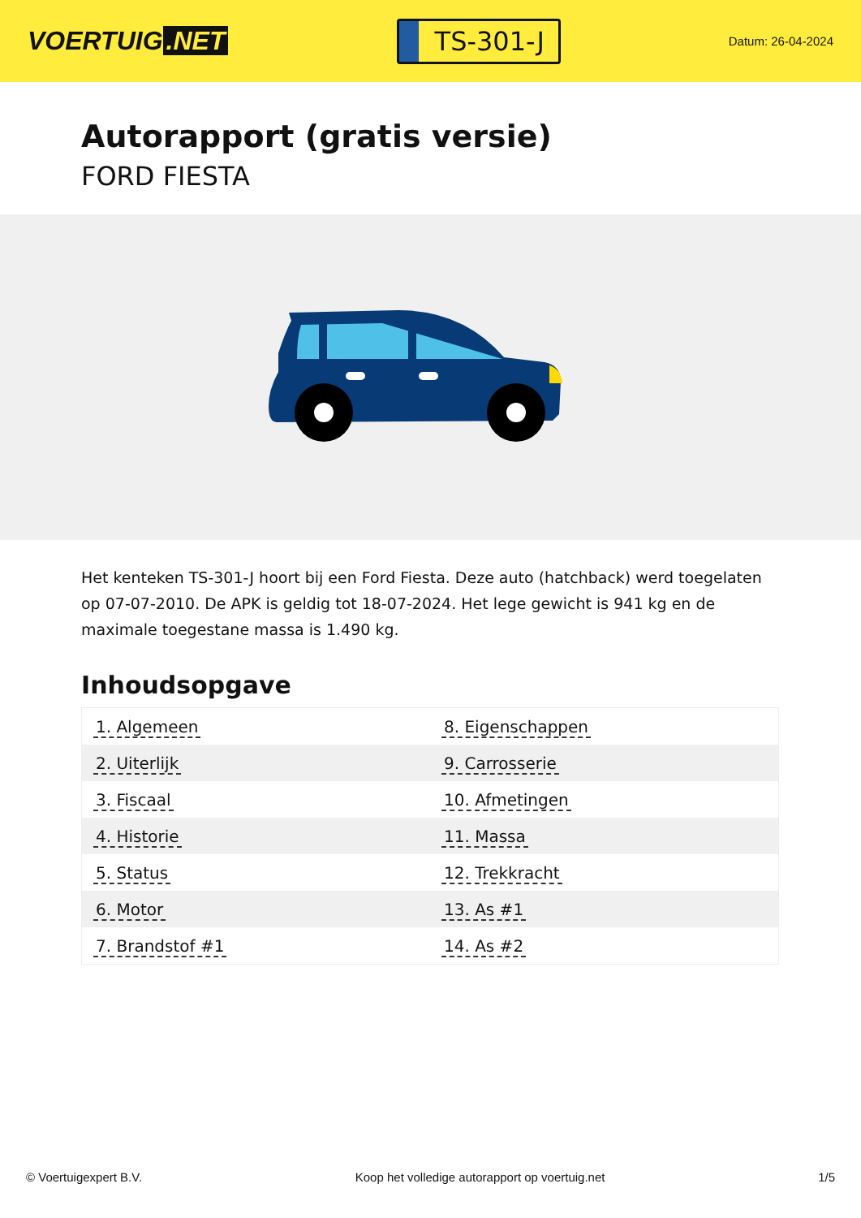VOERTUIG.NET
TS-301-J
Datum: 26-04-2024
Autorapport (gratis versie)
FORD FIESTA
Het kenteken TS-301-J hoort bij een Ford Fiesta. Deze auto (hatchback) werd toegelaten op 07-07-2010. De APK is geldig tot 18-07-2024. Het lege gewicht is 941 kg en de maximale toegestane massa is 1.490 kg.
Inhoudsopgave
| 1. Algemeen | 8. Eigenschappen |
| 2. Uiterlijk | 9. Carrosserie |
| 3. Fiscaal | 10. Afmetingen |
| 4. Historie | 11. Massa |
| 5. Status | 12. Trekkracht |
| 6. Motor | 13. As #1 |
| 7. Brandstof #1 | 14. As #2 |
© Voertuigexpert B.V. Koop het volledige autorapport op voertuig.net 1/5